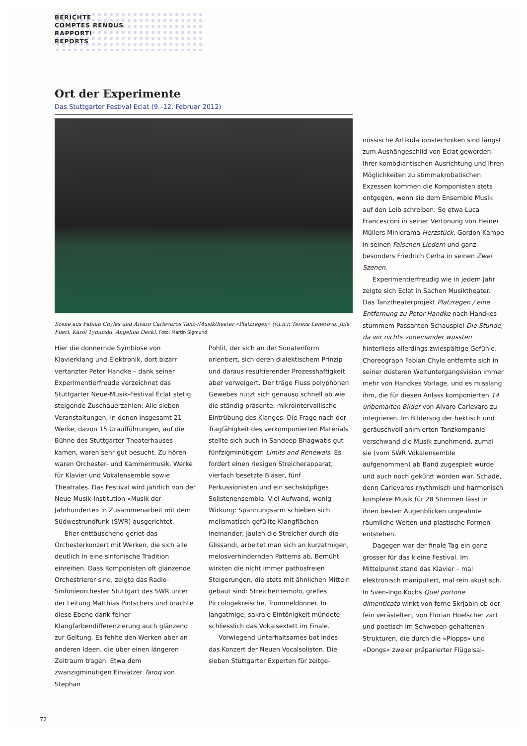BERICHTE
COMPTES RENDUS
RAPPORTI
REPORTS
Ort der Experimente
Das Stuttgarter Festival Eclat (9.–12. Februar 2012)
Szene aus Fabian Chyles und Alvaro Carlevaros Tanz-/Musiktheater «Platzregen» (v.l.n.r. Tereza Lenerova, Jule Flierl, Karol Tyminski, Angelina Deck). Foto: Martin Sigmund
Hier die donnernde Symbiose von Klavierklang und Elektronik, dort bizarr vertanzter Peter Handke – dank seiner Experimentierfreude verzeichnet das Stuttgarter Neue-Musik-Festival Eclat stetig steigende Zuschauerzahlen: Alle sieben Veranstaltungen, in denen insgesamt 21 Werke, davon 15 Uraufführungen, auf die Bühne des Stuttgarter Theaterhauses kamen, waren sehr gut besucht. Zu hören waren Orchester- und Kammermusik, Werke für Klavier und Vokalensemble sowie Theatrales. Das Festival wird jährlich von der Neue-Musik-Institution «Musik der Jahrhunderte» in Zusammenarbeit mit dem Südwestrundfunk (SWR) ausgerichtet.
Eher enttäuschend geriet das Orchesterkonzert mit Werken, die sich alle deutlich in eine sinfonische Tradition einreihen. Dass Komponisten oft glänzende Orchestrierer sind, zeigte das Radio-Sinfonieorchester Stuttgart des SWR unter der Leitung Matthias Pintschers und brachte diese Ebene dank feiner Klangfarbendifferenzierung auch glänzend zur Geltung. Es fehlte den Werken aber an anderen Ideen, die über einen längeren Zeitraum tragen. Etwa dem zwanzigminütigen Einsätzer Taroq von Stephan
Pohlit, der sich an der Sonatenform orientiert, sich deren dialektischem Prinzip und daraus resultierender Prozesshaftigkeit aber verweigert. Der träge Fluss polyphonen Gewebes nutzt sich genauso schnell ab wie die ständig präsente, mikrointervallische Eintrübung des Klanges. Die Frage nach der Tragfähigkeit des verkomponierten Materials stellte sich auch in Sandeep Bhagwatis gut fünfzigminütigem Limits and Renewals: Es fordert einen riesigen Streicherapparat, vierfach besetzte Bläser, fünf Perkussionisten und ein sechsköpfiges Solistenensemble. Viel Aufwand, wenig Wirkung: Spannungsarm schieben sich melismatisch gefüllte Klangflächen ineinander, jaulen die Streicher durch die Glissandi, arbeitet man sich an kurzatmigen, melosverhindernden Patterns ab. Bemüht wirkten die nicht immer pathosfreien Steigerungen, die stets mit ähnlichen Mitteln gebaut sind: Streichertremolo, grelles Piccologekreische, Trommeldonner. In langatmige, sakrale Eintönigkeit mündete schliesslich das Vokalsextett im Finale.
Vorwiegend Unterhaltsames bot indes das Konzert der Neuen Vocalsolisten. Die sieben Stuttgarter Experten für zeitge-
nössische Artikulationstechniken sind längst zum Aushängeschild von Eclat geworden. Ihrer komödiantischen Ausrichtung und ihren Möglichkeiten zu stimmakrobatischen Exzessen kommen die Komponisten stets entgegen, wenn sie dem Ensemble Musik auf den Leib schreiben: So etwa Luca Francesconi in seiner Vertonung von Heiner Müllers Minidrama Herzstück, Gordon Kampe in seinen Falschen Liedern und ganz besonders Friedrich Cerha in seinen Zwei Szenen.
Experimentierfreudig wie in jedem Jahr zeigte sich Eclat in Sachen Musiktheater. Das Tanztheaterprojekt Platzregen / eine Entfernung zu Peter Handke nach Handkes stummem Passanten-Schauspiel Die Stunde, da wir nichts voneinander wussten hinterliess allerdings zwiespältige Gefühle. Choreograph Fabian Chyle entfernte sich in seiner düsteren Weltuntergangsvision immer mehr von Handkes Vorlage, und es misslang ihm, die für diesen Anlass komponierten 14 unbemalten Bilder von Alvaro Carlevaro zu integrieren. Im Bildersog der hektisch und geräuschvoll animierten Tanzkompanie verschwand die Musik zunehmend, zumal sie (vom SWR Vokalensemble aufgenommen) ab Band zugespielt wurde und auch noch gekürzt worden war. Schade, denn Carlevaros rhythmisch und harmonisch komplexe Musik für 28 Stimmen lässt in ihren besten Augenblicken ungeahnte räumliche Weiten und plastische Formen entstehen.
Dagegen war der finale Tag ein ganz grosser für das kleine Festival. Im Mittelpunkt stand das Klavier – mal elektronisch manipuliert, mal rein akustisch. In Sven-Ingo Kochs Quel portone dimenticato winkt von ferne Skrjabin ob der fein verästelten, von Florian Hoelscher zart und poetisch im Schweben gehaltenen Strukturen, die durch die «Plopps» und «Dongs» zweier präparierter Flügelsai-
72